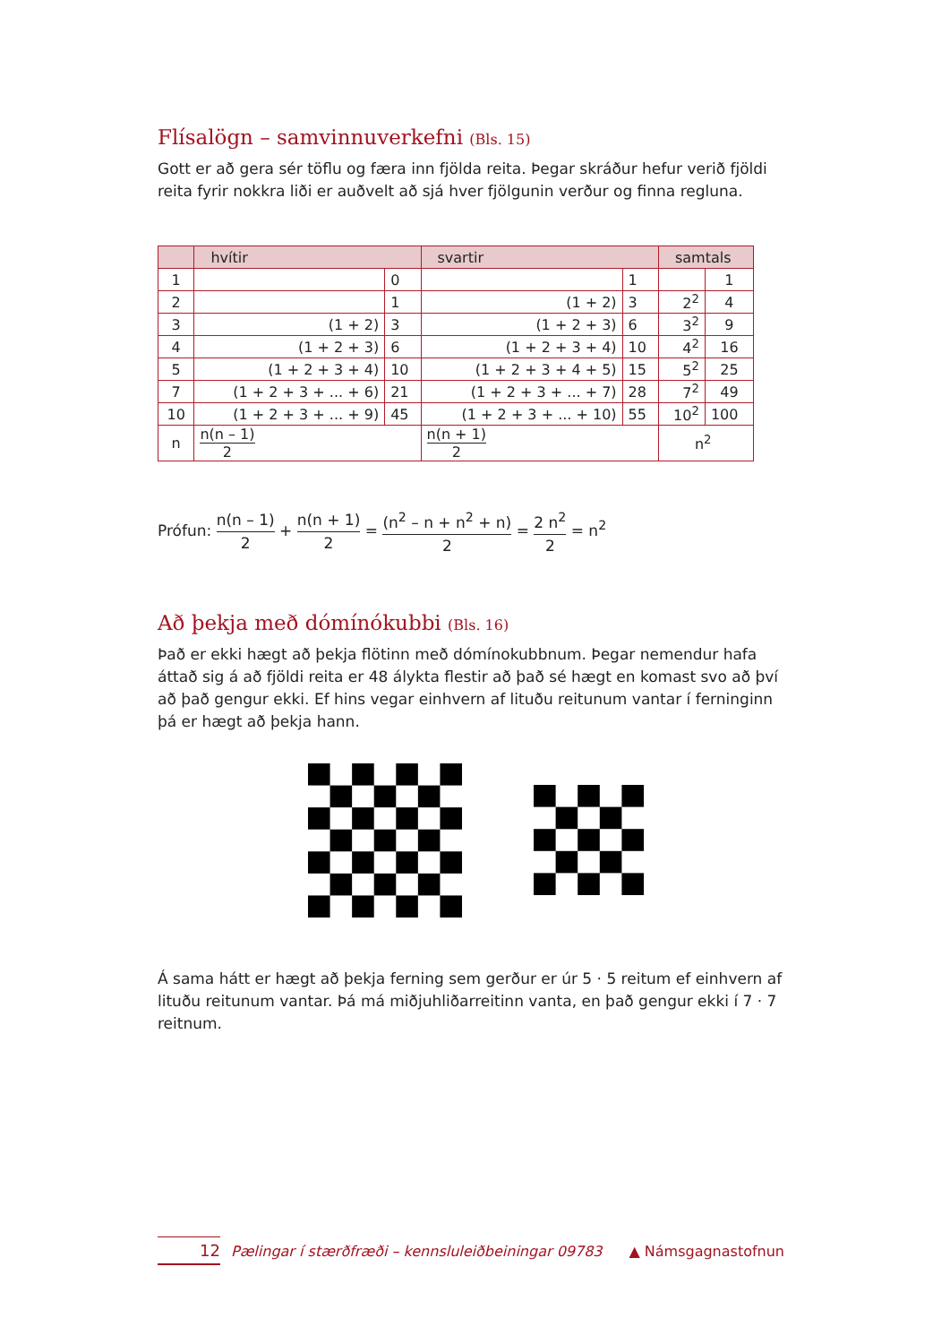Flísalögn – samvinnuverkefni (Bls. 15)
Gott er að gera sér töflu og færa inn fjölda reita. Þegar skráður hefur verið fjöldi reita fyrir nokkra liði er auðvelt að sjá hver fjölgunin verður og finna regluna.
| | hvítir | | svartir | | samtals | |
| --- | --- | --- | --- | --- | --- | --- |
| 1 | | 0 | | 1 | | 1 |
| 2 | | 1 | (1 + 2) | 3 | 2<sup>2</sup> | 4 |
| 3 | (1 + 2) | 3 | (1 + 2 + 3) | 6 | 3<sup>2</sup> | 9 |
| 4 | (1 + 2 + 3) | 6 | (1 + 2 + 3 + 4) | 10 | 4<sup>2</sup> | 16 |
| 5 | (1 + 2 + 3 + 4) | 10 | (1 + 2 + 3 + 4 + 5) | 15 | 5<sup>2</sup> | 25 |
| 7 | (1 + 2 + 3 + ... + 6) | 21 | (1 + 2 + 3 + ... + 7) | 28 | 7<sup>2</sup> | 49 |
| 10 | (1 + 2 + 3 + ... + 9) | 45 | (1 + 2 + 3 + ... + 10) | 55 | 10<sup>2</sup> | 100 |
| n | n(n – 1) 2 | | n(n + 1) 2 | | n<sup>2</sup> | |
Prófun: n(n – 1) 2 + n(n + 1) 2 = (n<sup>2</sup> – n + n<sup>2</sup> + n) 2 = 2 n<sup>2</sup> 2 = n<sup>2</sup>
Að þekja með dómínókubbi (Bls. 16)
Það er ekki hægt að þekja flötinn með dómínokubbnum. Þegar nemendur hafa áttað sig á að fjöldi reita er 48 álykta flestir að það sé hægt en komast svo að því að það gengur ekki. Ef hins vegar einhvern af lituðu reitunum vantar í ferninginn þá er hægt að þekja hann.
Á sama hátt er hægt að þekja ferning sem gerður er úr 5 · 5 reitum ef einhvern af lituðu reitunum vantar. Þá má miðjuhliðarreitinn vanta, en það gengur ekki í 7 · 7 reitnum.
12 Pælingar í stærðfræði – kennsluleiðbeiningar 09783 ▲ Námsgagnastofnun